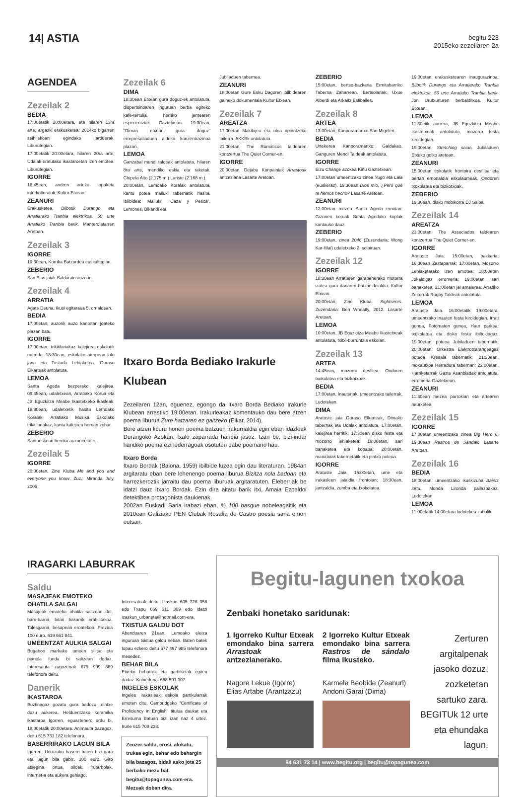14| ASTIA
begitu 223
2015eko zezeilaren 2a
AGENDEA
Zezeilak 2
BEDIA
17:00etatik 20:00etara, eta hilaren 13ra arte, argazki erakusketea: 2014ko bigarren seihilekoan egindako jarduerak. Liburutegian.
17:00etatik 20:00etara, hilaren 20ra arte, Udalak eratutako ikastaroetan izen emotea. Liburutegian.
IGORRE
16:45ean, andren arteko topaketa interkulturalak, Kultur Etxean.
ZEANURI
Erakusketea, Bilbotik Durango eta Arratiarako Tranbia elektrikoa. 50 urte Arratiako Tranbia barik. Manterolatarren Aretoan.
Zezeilak 3
IGORRE
19:30ean, Korrika Batzordea euskaltegian.
ZEBERIO
San Blas jaiak Saldarain auzoan.
Zezeilak 4
ARRATIA
Agate Deuna. Ikusi egitaraua 5. orrialdean.
BEDIA
17:00etan, auzorik auzo kantetan joateko plazan batu.
IGORRE
17:00etan, trikitilariakaz kalejirea eskolatik urtenda; 18:30ean, eskolako aterpean talo jana eta Tostada Lehiaketea. Guraso Elkarteak antolatuta.
LEMOA
Santa Ageda bezperako kalejirea. 09:45ean, udaletxean, Arratiako Korua eta JB Eguzkitza Meabe Ikastetxeko ikasleak. 18:30ean, udaletxetik hasita Lemoako Koralak, Arratiako Musika Eskolako trikitilariakaz, kanta kalejirea herrian zehar.
ZEBERIO
Santaeskean herriko auzuneetatik.
Zezeilak 5
IGORRE
20:00etan, Zine Kluba Me and you and everyone you know. Zuz.: Miranda July, 2005.
Zezeilak 6
DIMA
18:30ean Etxean gura doguz-ek antolatuta, dispertsinoaren inguruan berba egiteko kafe-tertulia, herriko jentearen esperientziak. Gaztetxean. 19:30ean, "Diman etxean gura doguz" errepresaliaduen aldeko konzentrazinoa plazan.
LEMOA
Ganzabal mendi taldeak antolatuta, hilaren 8ra arte, mendiko eskia eta raketak. Chipeta Alto (2.175 m.) Lariste (2.168 m.).
20:00etan, Lemoako Koralak antolatuta, kantu potea mailuki tabernatik hasita. Ibilbidea: Mailuki, "Caza y Pesca", Lemones, Bikandi eta
Jubiladuen tabernea.
ZEANURI
18:00etan Gure Esku Dagoren ibilbidearen gaineko dokumentala Kultur Etxean.
Zezeilak 7
AREATZA
17:00etan Makilajea eta ulea apaintzeko tailerra. AKKBk antolatuta.
21:00etan, The Romaticos taldearen kontzertua The Quiet Corner-en.
IGORRE
20:00etan, Dejabu Konpainiak Arrastoak antzezlana Lasarte Aretoan.
Itxaro Borda Bediako Irakurle Klubean
Zezeilaren 12an, eguenez, egongo da Itxaro Borda Bediako Irakurle Klubean arrastiko 19:00etan. Irakurleakaz komentauko dau bere atzen poema liburua Zure hatzaren ez galtzeko (Elkar, 2014).
Bere atzen liburu honen poema batzuen irakurrialdia egin eban idazleak Durangoko Azokan, txalo zaparrada handia jasoz. Izan be, bizi-indar handiko poema ezinederragoak osotuten dabe poemario hau.
Itxaro Borda
Itxaro Bordak (Baiona, 1959) ibilbide luzea egin dau literaturan. 1984an argitaratu eban bere lehenengo poema liburua Bizitza nola badoan eta harrezkeroztik jarraitu dau poema liburuak argitaratuten. Eleberriak be idatzi dauz Itxaro Bordak. Ezin dira aitatu barik itxi, Amaia Ezpeldoi detektibea protagonista daukienak.
2002an Euskadi Saria irabazi eban, % 100 basque nobeleagaitik eta 2010ean Galiziako PEN Clubak Rosalía de Castro poesia saria emon eutsan.
ZEBERIO
15:00etan, bertso-bazkaria Ermitabarriko Taberna Zaharrean. Bertsolariak: Uxue Alberdi eta Arkaitz Estiballes.
Zezeilak 8
ARTEA
13:00etan, Kanporamartxo San Migelen.
BEDIA
Urtekerea Kanporamartxo: Galdakao. Ganguren Mendi Taldeak antolatuta.
IGORRE
Eizu Change azokea Kiñu Gaztetxean.
17:00etan umeentzako zinea Yugo eta Lala (euskeraz). 19:30ean Dios mio, ¿Pero qué te hemos hecho? Lasarte Aretoan.
ZEANURI
12:00etan mezea Santa Ageda ermitan. Gizonen koruak Santa Agedako koplak kantauko dauz.
ZEBERIO
19:00etan, zinea 2046 (Zuzendaria: Wong Kar-Wai) udaletxeko 2. solairuan.
Zezeilak 12
IGORRE
18:30ean Arratiaren garapenerako motorra izatea gura danaren batzar deialdia. Kultur Etxean.
20:00etan, Zine Kluba. Sightseers. Zuzendaria: Ben Wheatly, 2012. Lasarte Aretoan.
LEMOA
10:00etan, JB Eguzkitza Meabe Ikastetxeak antolatuta, txitxi-burruntzia eskolan.
Zezeilak 13
ARTEA
14:45ean, mozorro desfilea. Ondoren txokolatea eta bizkotxoak.
BEDIA
17:00etan, Inauteriak: umeentzako tailerrak. Ludotekan.
DIMA
Aratuste jaia Guraso Elkarteak, Dimako tabernak eta Udalak antolatuta. 17:00etan, kalejirea herritik; 17:30ean disko festa eta mozorro lehiaketea; 19:00etan, sari banaketea eta kopaua; 20:00etan, mariatxiak tabernetatik eta pintxo poteoa.
IGORRE
Aratuste Jaia. 15:00etan, ume eta irakasleen jaialdia frontoian; 18:30ean, jantzaldia, zumba eta txokolatea.
19:00etan erakusketearen inaugurazinoa, Bilbotik Durango eta Arratiarako Tranbia elektrikoa. 50 urte Arratiako Tranbia barik. Jon Urutxurturen berbaldi­txoa. Kultur Etxean.
LEMOA
11:30etik aurrera, JB Eguzkitza Meabe Ikastetxeak antolatuta, mozorro festa kiroldegian.
19:00etan, Stretching saioa. Jubiladuen Etxeko goiko aretoan.
ZEANURI
15:00etan eskolatik frontoira desfilea eta bertan emonaldia eskolaumeak. Ondoren txokolatea eta bizkotxoak.
ZEBERIO
19:30ean, disko mobikorra DJ Saioa.
Zezeilak 14
AREATZA
21:00etan, The Associados taldearen kontzertua The Quiet Corner-en.
IGORRE
Aratuste Jaia. 15:00etan, bazkaria; 16:30ean Zaztaparrak; 17:00etan, Mozorro Lehiaketarako izen emotea; 18:00etan Jokaldigaz erromeria; 19:00etan, sari banaketea; 21:00etan jai amaierea. Arratiko Zekorrak Rugby Taldeak antolatuta.
LEMOA
Aratuste Jaia. 16:00etatik 19:00etara, umeentzako Inauteri festa kiroldegian. Irrati gunea, Fotomaton gunea, Haur parkea, txokolatea eta disko festa ibiltokiagaz; 19:00etan, poteoa Jubiladuen tabernatik; 20:00etan, Orkestra Elektrotxarangeagaz poteoa Kresala tabernatik; 21:30ean, mokautxoa Herradura tabernan; 22:00etan, Harriketarrak Gazte Asanbladak antolatuta, erromeria Gaztetxean.
ZEANURI
11:30ean mezea parrokian eta artearen neurketea.
Zezeilak 15
IGORRE
17:00etan umeentzako zinea Big Hero 6. 19:30ean Rastros de Sándalo Lasarte Aretoan.
Zezeilak 16
BEDIA
18:00etan, umeentzako ikuskizuna Baietz lortu, Monda Lironda pailazoakaz. Ludotekan
LEMOA
11:00etatik 14:00etara ludotekea zabalik.
IRAGARKI LABURRAK
Saldu
MASAJEAK EMOTEKO OHATILA SALGAI
Masajeak emoteko ohatila saltzean dot, barri-barria, bitan bakarrik erabilitakoa. Tolesgarria, besapean eroatekoa. Prezioa 100 euro. 619 661 841.
UMEENTZAT AULKIA SALGAI
Bugaboo markako umeen sillea eta pianola funda bi saltzean dodaz. Interesauta zagozenak 679 909 869 telefonora deitu.
Danerik
IKASTAROA
Buztinagaz gozatu gura badozu, ointxe dozu aukerea. Helduentzako keramika ikastaroa Igorren, eguaztenero ordu bi, 18:00etatik 20:00etara. Animauta bazagoz, deitu 615 731 182 telefonora.
BASERRIRAKO LAGUN BILA
Igorren, Urkuzuko baserri baten bizi gara eta lagun bila gabiz. 200 euro. Giro atsegina, ortua, oiloak, frutarbolak, internet-a eta aukera gehiago.
Interesatuak deitu: Izaskun 605 728 358 edo Txapu 669 311 309 edo idatzi izaskun_urbaneta@hotmail.com-era.
TXISTUA GALDU DOT
Abenduaren 21ean, Lemoako eleiza inguruan txistua galdu neban. Baten batek topau ezkero deitu 677 497 985 telefonora mesedez.
BEHAR BILA
Etxeko behatrak eta garbiketak egiten dodaz. Kotxeduna. 658 591 307.
INGELES ESKOLAK
Ingeles irakasleak eskola partikularrak emoten ditu. Cambridgeko "Certificate of Proficiency in English" titulua daukat eta Erresuma Batuan bizi izan naz 4 urtez. Irune 615 708 238.
Zeozer saldu, erosi, alokatu, trukea egin, behar edo behargin bila bazagoz, bidali asko jota 25 berbako mezu bat. begitu@topagunea.com-era. Mezuak doban dira.
Begitu-lagunen txokoa
Zenbaki honetako saridunak:
1 Igorreko Kultur Etxeak emondako bina sarrera Arrastoak antzezlanerako.
Nagore Lekue (Igorre)
Elias Artabe (Arantzazu)
2 Igorreko Kultur Etxeak emondako bina sarrera Rastros de sándalo filma ikusteko.
Karmele Beobide (Zeanuri)
Andoni Garai (Dima)
Zerturen argitalpenak jasoko dozuz, zozketetan sartuko zara. BEGITUk 12 urte eta ehundaka lagun.
94 631 73 14 | www.begitu.org | begitu@topagunea.com